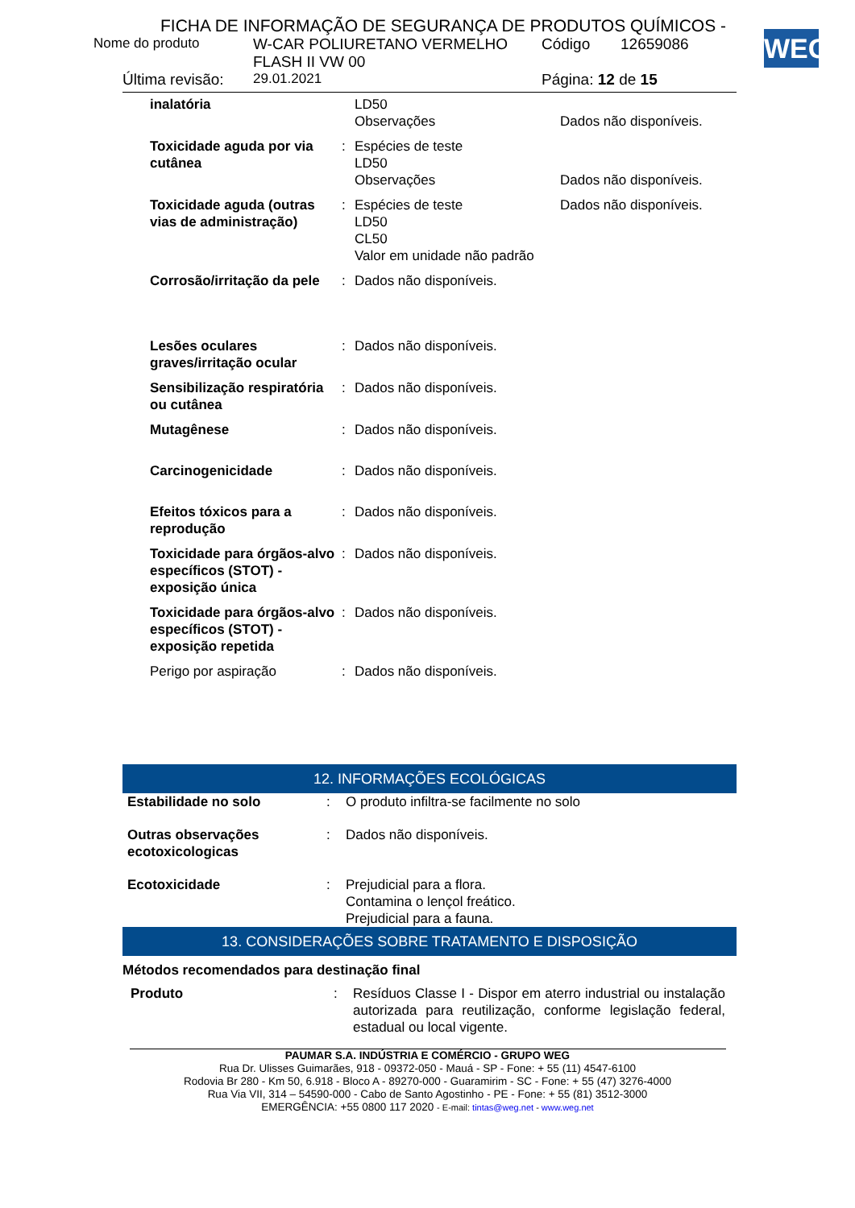FICHA DE INFORMAÇÃO DE SEGURANÇA DE PRODUTOS QUÍMICOS -
WEG
| Nome do produto | W-CAR POLIURETANO VERMELHO FLASH II VW 00 | Código | 12659086 |
| Última revisão: | 29.01.2021 | Página: 12 de 15 | |
| inalatória | | LD50 Observações | Dados não disponíveis. |
| Toxicidade aguda por via cutânea | : | Espécies de teste LD50 Observações | Dados não disponíveis. |
| Toxicidade aguda (outras vias de administração) | : | Espécies de teste LD50 CL50 Valor em unidade não padrão | Dados não disponíveis. |
| Corrosão/irritação da pele | : | Dados não disponíveis. | |
| Lesões oculares graves/irritação ocular | : | Dados não disponíveis. | |
| Sensibilização respiratória ou cutânea | : | Dados não disponíveis. | |
| Mutagênese | : | Dados não disponíveis. | |
| Carcinogenicidade | : | Dados não disponíveis. | |
| Efeitos tóxicos para a reprodução | : | Dados não disponíveis. | |
| Toxicidade para órgãos-alvo específicos (STOT) - exposição única | : | Dados não disponíveis. | |
| Toxicidade para órgãos-alvo específicos (STOT) - exposição repetida | : | Dados não disponíveis. | |
| Perigo por aspiração | : | Dados não disponíveis. | |
12. INFORMAÇÕES ECOLÓGICAS
| Estabilidade no solo | : | O produto infiltra-se facilmente no solo |
| Outras observações ecotoxicologicas | : | Dados não disponíveis. |
| Ecotoxicidade | : | Prejudicial para a flora. Contamina o lençol freático. Prejudicial para a fauna. |
13. CONSIDERAÇÕES SOBRE TRATAMENTO E DISPOSIÇÃO
Métodos recomendados para destinação final
| Produto | : | Resíduos Classe I - Dispor em aterro industrial ou instalação autorizada para reutilização, conforme legislação federal, estadual ou local vigente. |
PAUMAR S.A. INDÚSTRIA E COMÉRCIO - GRUPO WEG
Rua Dr. Ulisses Guimarães, 918 - 09372-050 - Mauá - SP - Fone: + 55 (11) 4547-6100
Rodovia Br 280 - Km 50, 6.918 - Bloco A - 89270-000 - Guaramirim - SC - Fone: + 55 (47) 3276-4000
Rua Via VII, 314 – 54590-000 - Cabo de Santo Agostinho - PE - Fone: + 55 (81) 3512-3000
EMERGÊNCIA: +55 0800 117 2020 - E-mail: tintas@weg.net - www.weg.net